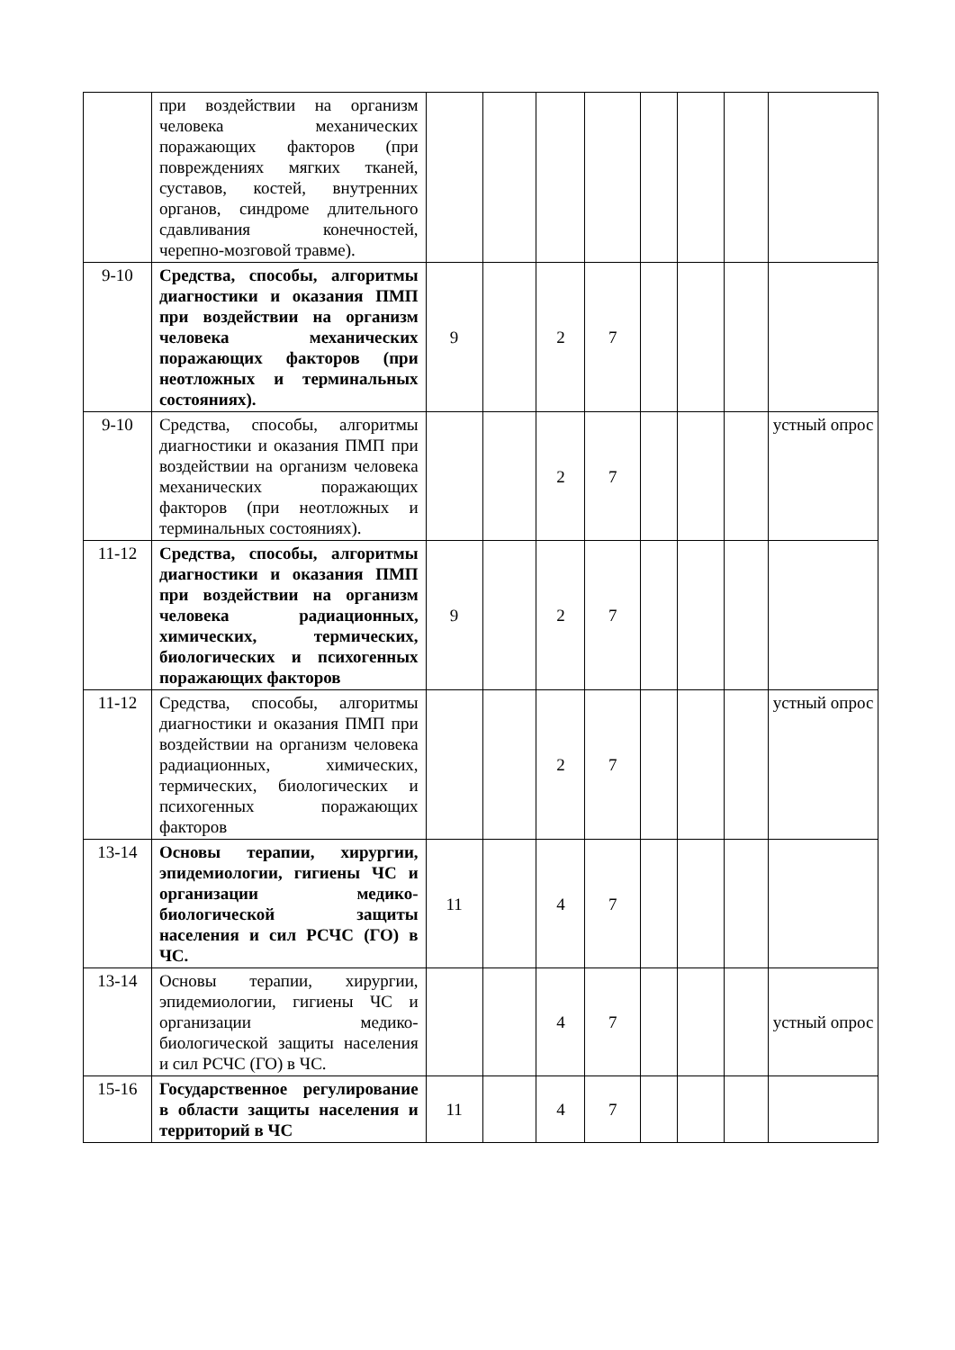| | при воздействии на организм человека механических поражающих факторов (при повреждениях мягких тканей, суставов, костей, внутренних органов, синдроме длительного сдавливания конечностей, черепно-мозговой травме). | | | | | | | | |
| 9-10 | Средства, способы, алгоритмы диагностики и оказания ПМП при воздействии на организм человека механических поражающих факторов (при неотложных и терминальных состояниях). | 9 | | 2 | 7 | | | | |
| 9-10 | Средства, способы, алгоритмы диагностики и оказания ПМП при воздействии на организм человека механических поражающих факторов (при неотложных и терминальных состояниях). | | | 2 | 7 | | | | устный опрос |
| 11-12 | Средства, способы, алгоритмы диагностики и оказания ПМП при воздействии на организм человека радиационных, химических, термических, биологических и психогенных поражающих факторов | 9 | | 2 | 7 | | | | |
| 11-12 | Средства, способы, алгоритмы диагностики и оказания ПМП при воздействии на организм человека радиационных, химических, термических, биологических и психогенных поражающих факторов | | | 2 | 7 | | | | устный опрос |
| 13-14 | Основы терапии, хирургии, эпидемиологии, гигиены ЧС и организации медико-биологической защиты населения и сил РСЧС (ГО) в ЧС. | 11 | | 4 | 7 | | | | |
| 13-14 | Основы терапии, хирургии, эпидемиологии, гигиены ЧС и организации медико-биологической защиты населения и сил РСЧС (ГО) в ЧС. | | | 4 | 7 | | | | устный опрос |
| 15-16 | Государственное регулирование в области защиты населения и территорий в ЧС | 11 | | 4 | 7 | | | | |